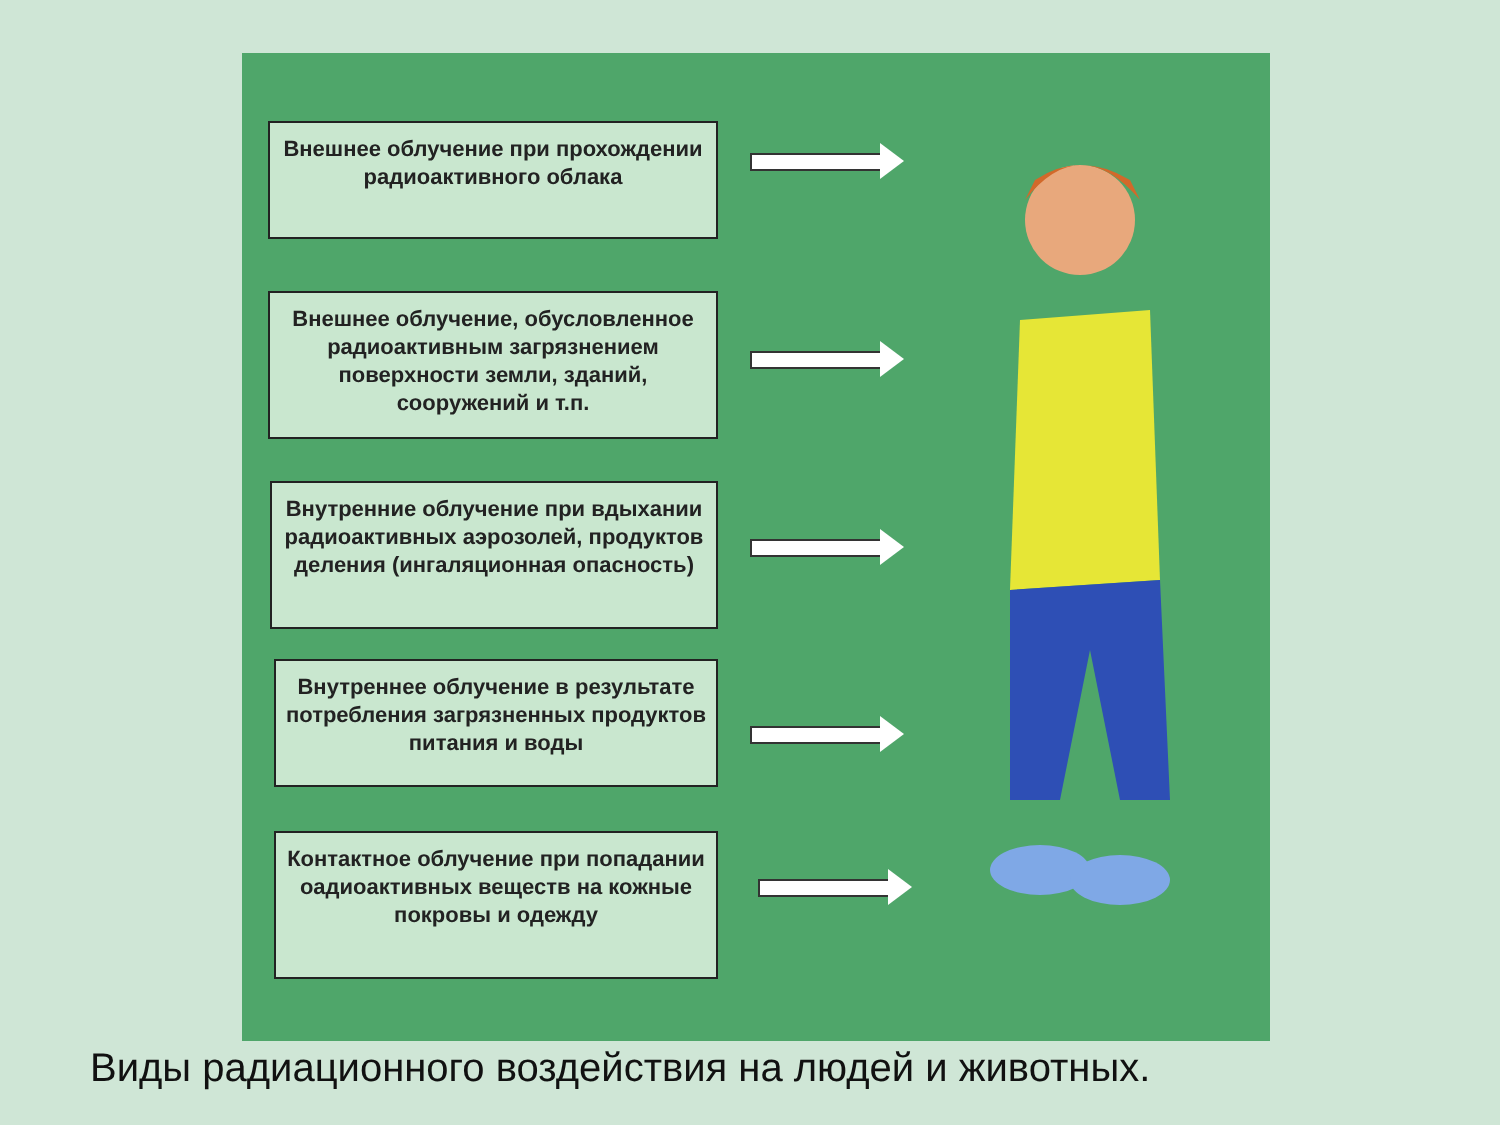Внешнее облучение при прохождении радиоактивного облака
Внешнее облучение, обусловленное радиоактивным загрязнением поверхности земли, зданий, сооружений и т.п.
Внутренние облучение при вдыхании радиоактивных аэрозолей, продуктов деления (ингаляционная опасность)
Внутреннее облучение в результате потребления загрязненных продуктов питания и воды
Контактное облучение при попадании оадиоактивных веществ на кожные покровы и одежду
Виды радиационного воздействия на людей и животных.